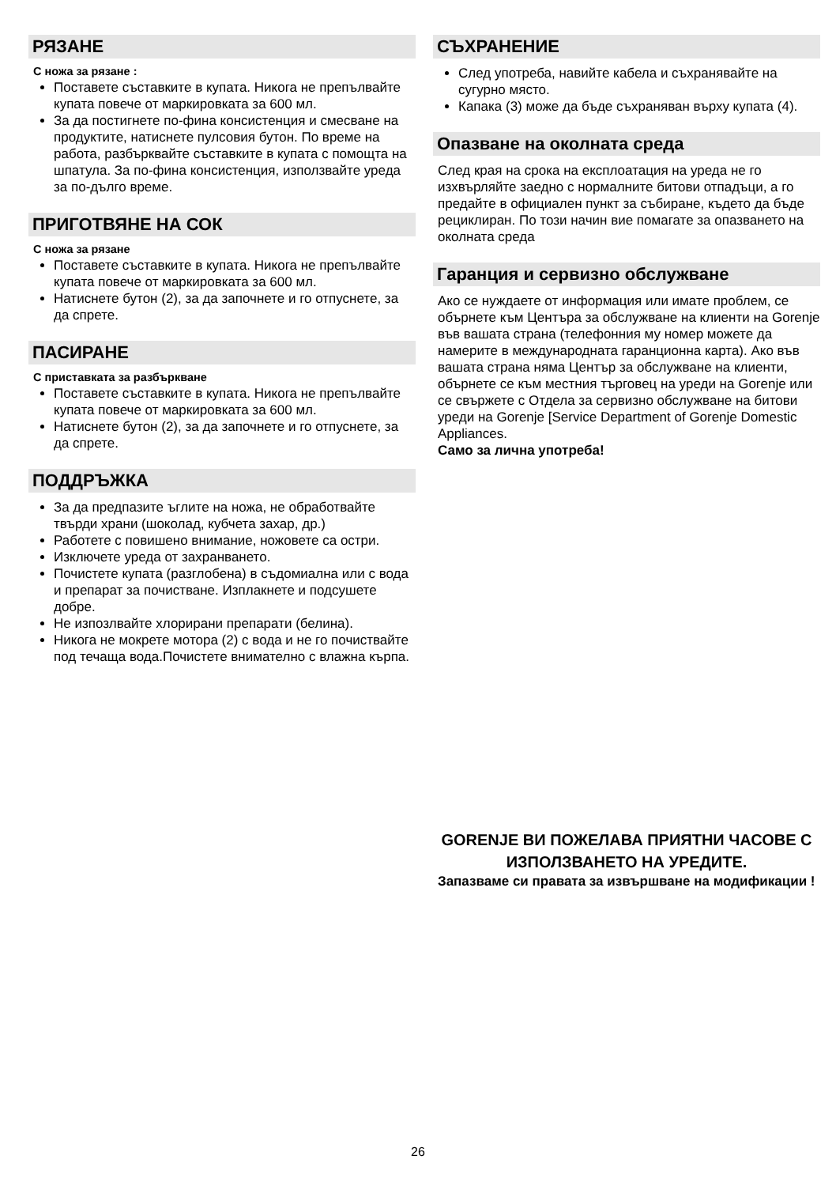РЯЗАНЕ
С ножа за рязане :
Поставете съставките в купата. Никога не препълвайте купата повече от маркировката за 600 мл.
За да постигнете по-фина консистенция и смесване на продуктите, натиснете пулсовия бутон. По време на работа, разбърквайте съставките в купата с помощта на шпатула. За по-фина консистенция, използвайте уреда за по-дълго време.
ПРИГОТВЯНЕ НА СОК
С ножа за рязане
Поставете съставките в купата. Никога не препълвайте купата повече от маркировката за 600 мл.
Натиснете бутон (2), за да започнете и го отпуснете, за да спрете.
ПАСИРАНЕ
С приставката за разбъркване
Поставете съставките в купата. Никога не препълвайте купата повече от маркировката за 600 мл.
Натиснете бутон (2), за да започнете и го отпуснете, за да спрете.
ПОДДРЪЖКА
За да предпазите ъглите на ножа, не обработвайте твърди храни (шоколад, кубчета захар, др.)
Работете с повишено внимание, ножовете са остри.
Изключете уреда от захранването.
Почистете купата (разглобена) в съдомиална или с вода и препарат за почистване. Изплакнете и подсушете добре.
Не изпозлвайте хлорирани препарати (белина).
Никога не мокрете мотора (2) с вода и не го почиствайте под течаща вода.Почистете внимателно с влажна кърпа.
СЪХРАНЕНИЕ
След употреба, навийте кабела и съхранявайте на сугурно място.
Капака (3) може да бъде съхраняван върху купата (4).
Опазване на околната среда
След края на срока на експлоатация на уреда не го изхвърляйте заедно с нормалните битови отпадъци, а го предайте в официален пункт за събиране, където да бъде рециклиран. По този начин вие помагате за опазването на околната среда
Гаранция и сервизно обслужване
Ако се нуждаете от информация или имате проблем, се обърнете към Центъра за обслужване на клиенти на Gorenje във вашата страна (телефонния му номер можете да намерите в международната гаранционна карта). Ако във вашата страна няма Център за обслужване на клиенти, обърнете се към местния търговец на уреди на Gorenje или се свържете с Отдела за сервизно обслужване на битови уреди на Gorenje [Service Department of Gorenje Domestic Appliances.
Само за лична употреба!
GORENJE ВИ ПОЖЕЛАВА ПРИЯТНИ ЧАСОВЕ С ИЗПОЛЗВАНЕТО НА УРЕДИТЕ.
Запазваме си правата за извършване на модификации !
26